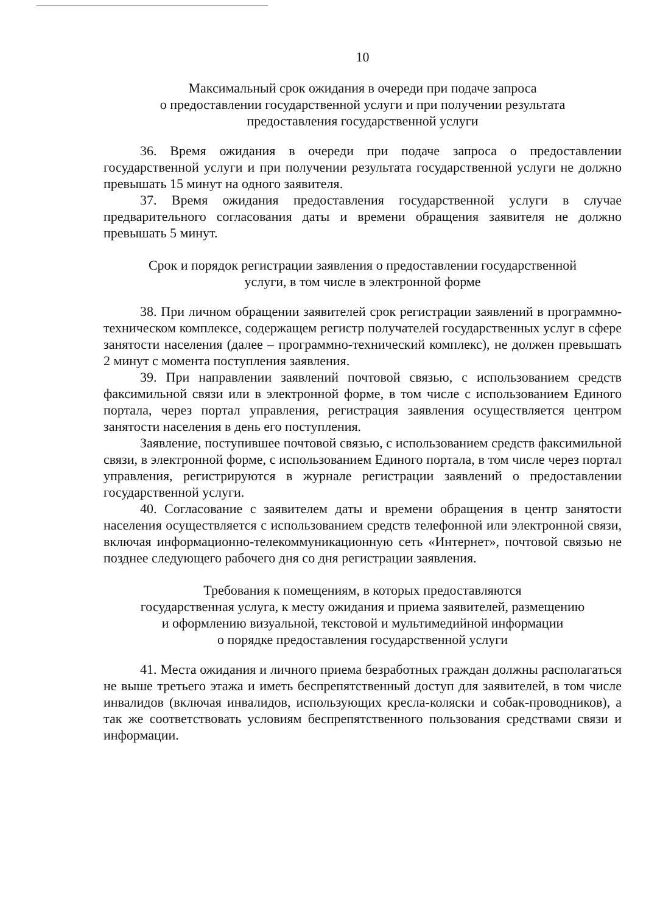10
Максимальный срок ожидания в очереди при подаче запроса
о предоставлении государственной услуги и при получении результата
предоставления государственной услуги
36. Время ожидания в очереди при подаче запроса о предоставлении государственной услуги и при получении результата государственной услуги не должно превышать 15 минут на одного заявителя.
37. Время ожидания предоставления государственной услуги в случае предварительного согласования даты и времени обращения заявителя не должно превышать 5 минут.
Срок и порядок регистрации заявления о предоставлении государственной
услуги, в том числе в электронной форме
38. При личном обращении заявителей срок регистрации заявлений в программно-техническом комплексе, содержащем регистр получателей государственных услуг в сфере занятости населения (далее – программно-технический комплекс), не должен превышать 2 минут с момента поступления заявления.
39. При направлении заявлений почтовой связью, с использованием средств факсимильной связи или в электронной форме, в том числе с использованием Единого портала, через портал управления, регистрация заявления осуществляется центром занятости населения в день его поступления.
Заявление, поступившее почтовой связью, с использованием средств факсимильной связи, в электронной форме, с использованием Единого портала, в том числе через портал управления, регистрируются в журнале регистрации заявлений о предоставлении государственной услуги.
40. Согласование с заявителем даты и времени обращения в центр занятости населения осуществляется с использованием средств телефонной или электронной связи, включая информационно-телекоммуникационную сеть «Интернет», почтовой связью не позднее следующего рабочего дня со дня регистрации заявления.
Требования к помещениям, в которых предоставляются
государственная услуга, к месту ожидания и приема заявителей, размещению
и оформлению визуальной, текстовой и мультимедийной информации
о порядке предоставления государственной услуги
41. Места ожидания и личного приема безработных граждан должны располагаться не выше третьего этажа и иметь беспрепятственный доступ для заявителей, в том числе инвалидов (включая инвалидов, использующих кресла-коляски и собак-проводников), а так же соответствовать условиям беспрепятственного пользования средствами связи и информации.